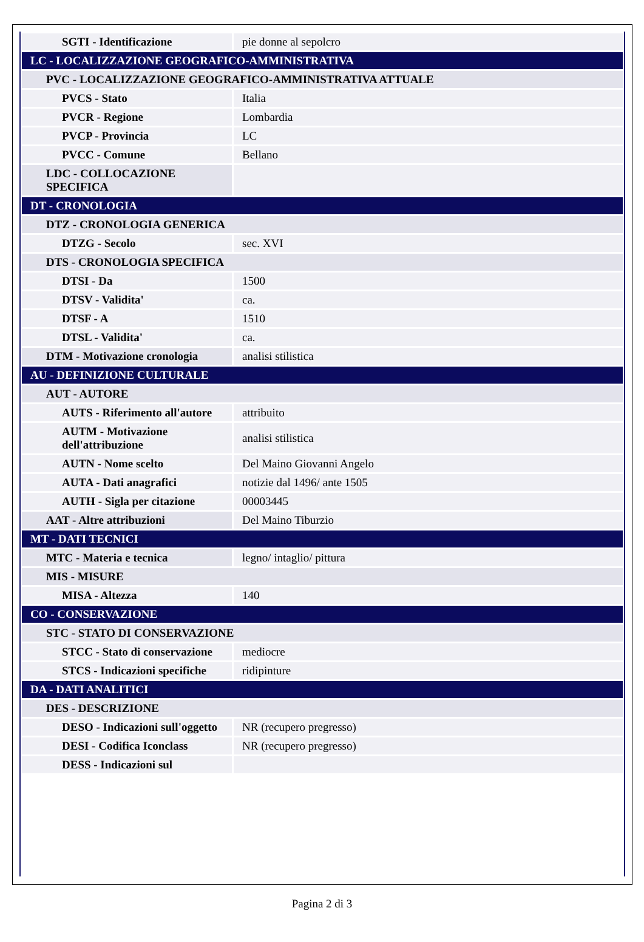| SGTI - Identificazione | pie donne al sepolcro |
| LC - LOCALIZZAZIONE GEOGRAFICO-AMMINISTRATIVA | |
| PVC - LOCALIZZAZIONE GEOGRAFICO-AMMINISTRATIVA ATTUALE | |
| PVCS - Stato | Italia |
| PVCR - Regione | Lombardia |
| PVCP - Provincia | LC |
| PVCC - Comune | Bellano |
| LDC - COLLOCAZIONE SPECIFICA | |
| DT - CRONOLOGIA | |
| DTZ - CRONOLOGIA GENERICA | |
| DTZG - Secolo | sec. XVI |
| DTS - CRONOLOGIA SPECIFICA | |
| DTSI - Da | 1500 |
| DTSV - Validita' | ca. |
| DTSF - A | 1510 |
| DTSL - Validita' | ca. |
| DTM - Motivazione cronologia | analisi stilistica |
| AU - DEFINIZIONE CULTURALE | |
| AUT - AUTORE | |
| AUTS - Riferimento all'autore | attribuito |
| AUTM - Motivazione dell'attribuzione | analisi stilistica |
| AUTN - Nome scelto | Del Maino Giovanni Angelo |
| AUTA - Dati anagrafici | notizie dal 1496/ ante 1505 |
| AUTH - Sigla per citazione | 00003445 |
| AAT - Altre attribuzioni | Del Maino Tiburzio |
| MT - DATI TECNICI | |
| MTC - Materia e tecnica | legno/ intaglio/ pittura |
| MIS - MISURE | |
| MISA - Altezza | 140 |
| CO - CONSERVAZIONE | |
| STC - STATO DI CONSERVAZIONE | |
| STCC - Stato di conservazione | mediocre |
| STCS - Indicazioni specifiche | ridipinture |
| DA - DATI ANALITICI | |
| DES - DESCRIZIONE | |
| DESO - Indicazioni sull'oggetto | NR (recupero pregresso) |
| DESI - Codifica Iconclass | NR (recupero pregresso) |
| DESS - Indicazioni sul | |
Pagina 2 di 3